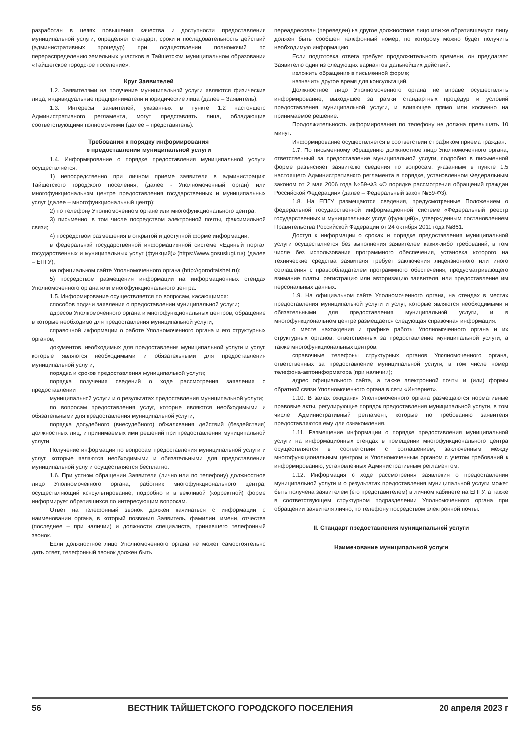разработан в целях повышения качества и доступности предоставления муниципальной услуги, определяет стандарт, сроки и последовательность действий (административных процедур) при осуществлении полномочий по перераспределению земельных участков в Тайшетском муниципальном образовании «Тайшетское городское поселение».
Круг Заявителей
1.2. Заявителями на получение муниципальной услуги являются физические лица, индивидуальные предприниматели и юридические лица (далее – Заявитель).
1.3. Интересы заявителей, указанных в пункте 1.2 настоящего Административного регламента, могут представлять лица, обладающие соответствующими полномочиями (далее – представитель).
Требования к порядку информирования
о предоставлении муниципальной услуги
1.4. Информирование о порядке предоставления муниципальной услуги осуществляется:
1) непосредственно при личном приеме заявителя в администрацию Тайшетского городского поселения, (далее - Уполномоченный орган) или многофункциональном центре предоставления государственных и муниципальных услуг (далее – многофункциональный центр);
2) по телефону Уполномоченном органе или многофункционального центра;
3) письменно, в том числе посредством электронной почты, факсимильной связи;
4) посредством размещения в открытой и доступной форме информации:
в федеральной государственной информационной системе «Единый портал государственных и муниципальных услуг (функций)» (https://www.gosuslugi.ru/) (далее – ЕПГУ);
на официальном сайте Уполномоченного органа (http://gorodtaishet.ru);
5) посредством размещения информации на информационных стендах Уполномоченного органа или многофункционального центра.
1.5. Информирование осуществляется по вопросам, касающимся:
способов подачи заявления о предоставлении муниципальной услуги;
адресов Уполномоченного органа и многофункциональных центров, обращение в которые необходимо для предоставления муниципальной услуги;
справочной информации о работе Уполномоченного органа и его структурных органов;
документов, необходимых для предоставления муниципальной услуги и услуг, которые являются необходимыми и обязательными для предоставления муниципальной услуги;
порядка и сроков предоставления муниципальной услуги;
порядка получения сведений о ходе рассмотрения заявления о предоставлении
муниципальной услуги и о результатах предоставления муниципальной услуги;
по вопросам предоставления услуг, которые являются необходимыми и обязательными для предоставления муниципальной услуги;
порядка досудебного (внесудебного) обжалования действий (бездействия) должностных лиц, и принимаемых ими решений при предоставлении муниципальной услуги.
Получение информации по вопросам предоставления муниципальной услуги и услуг, которые являются необходимыми и обязательными для предоставления муниципальной услуги осуществляется бесплатно.
1.6. При устном обращении Заявителя (лично или по телефону) должностное лицо Уполномоченного органа, работник многофункционального центра, осуществляющий консультирование, подробно и в вежливой (корректной) форме информирует обратившихся по интересующим вопросам.
Ответ на телефонный звонок должен начинаться с информации о наименовании органа, в который позвонил Заявитель, фамилии, имени, отчества (последнее – при наличии) и должности специалиста, принявшего телефонный звонок.
Если должностное лицо Уполномоченного органа не может самостоятельно дать ответ, телефонный звонок должен быть
переадресован (переведен) на другое должностное лицо или же обратившемуся лицу должен быть сообщен телефонный номер, по которому можно будет получить необходимую информацию
Если подготовка ответа требует продолжительного времени, он предлагает Заявителю один из следующих вариантов дальнейших действий:
изложить обращение в письменной форме;
назначить другое время для консультаций.
Должностное лицо Уполномоченного органа не вправе осуществлять информирование, выходящее за рамки стандартных процедур и условий предоставления муниципальной услуги, и влияющее прямо или косвенно на принимаемое решение.
Продолжительность информирования по телефону не должна превышать 10 минут.
Информирование осуществляется в соответствии с графиком приема граждан.
1.7. По письменному обращению должностное лицо Уполномоченного органа, ответственный за предоставление муниципальной услуги, подробно в письменной форме разъясняет заявителю сведения по вопросам, указанным в пункте 1.5 настоящего Административного регламента в порядке, установленном Федеральным законом от 2 мая 2006 года №59-ФЗ «О порядке рассмотрения обращений граждан Российской Федерации» (далее – Федеральный закон №59-ФЗ).
1.8. На ЕПГУ размещаются сведения, предусмотренные Положением о федеральной государственной информационной системе «Федеральный реестр государственных и муниципальных услуг (функций)», утвержденным постановлением Правительства Российской Федерации от 24 октября 2011 года №861.
Доступ к информации о сроках и порядке предоставления муниципальной услуги осуществляется без выполнения заявителем каких-либо требований, в том числе без использования программного обеспечения, установка которого на технические средства заявителя требует заключения лицензионного или иного соглашения с правообладателем программного обеспечения, предусматривающего взимание платы, регистрацию или авторизацию заявителя, или предоставление им персональных данных.
1.9. На официальном сайте Уполномоченного органа, на стендах в местах предоставления муниципальной услуги и услуг, которые являются необходимыми и обязательными для предоставления муниципальной услуги, и в многофункциональном центре размещается следующая справочная информация:
о месте нахождения и графике работы Уполномоченного органа и их структурных органов, ответственных за предоставление муниципальной услуги, а также многофункциональных центров;
справочные телефоны структурных органов Уполномоченного органа, ответственных за предоставление муниципальной услуги, в том числе номер телефона-автоинформатора (при наличии);
адрес официального сайта, а также электронной почты и (или) формы обратной связи Уполномоченного органа в сети «Интернет».
1.10. В залах ожидания Уполномоченного органа размещаются нормативные правовые акты, регулирующие порядок предоставления муниципальной услуги, в том числе Административный регламент, которые по требованию заявителя предоставляются ему для ознакомления.
1.11. Размещение информации о порядке предоставления муниципальной услуги на информационных стендах в помещении многофункционального центра осуществляется в соответствии с соглашением, заключенным между многофункциональным центром и Уполномоченным органом с учетом требований к информированию, установленных Административным регламентом.
1.12. Информация о ходе рассмотрения заявления о предоставлении муниципальной услуги и о результатах предоставления муниципальной услуги может быть получена заявителем (его представителем) в личном кабинете на ЕПГУ, а также в соответствующем структурном подразделении Уполномоченного органа при обращении заявителя лично, по телефону посредством электронной почты.
II. Стандарт предоставления муниципальной услуги
Наименование муниципальной услуги
56 ВЕСТНИК ТАЙШЕТСКОГО ГОРОДСКОГО ПОСЕЛЕНИЯ 20 апреля 2023 г